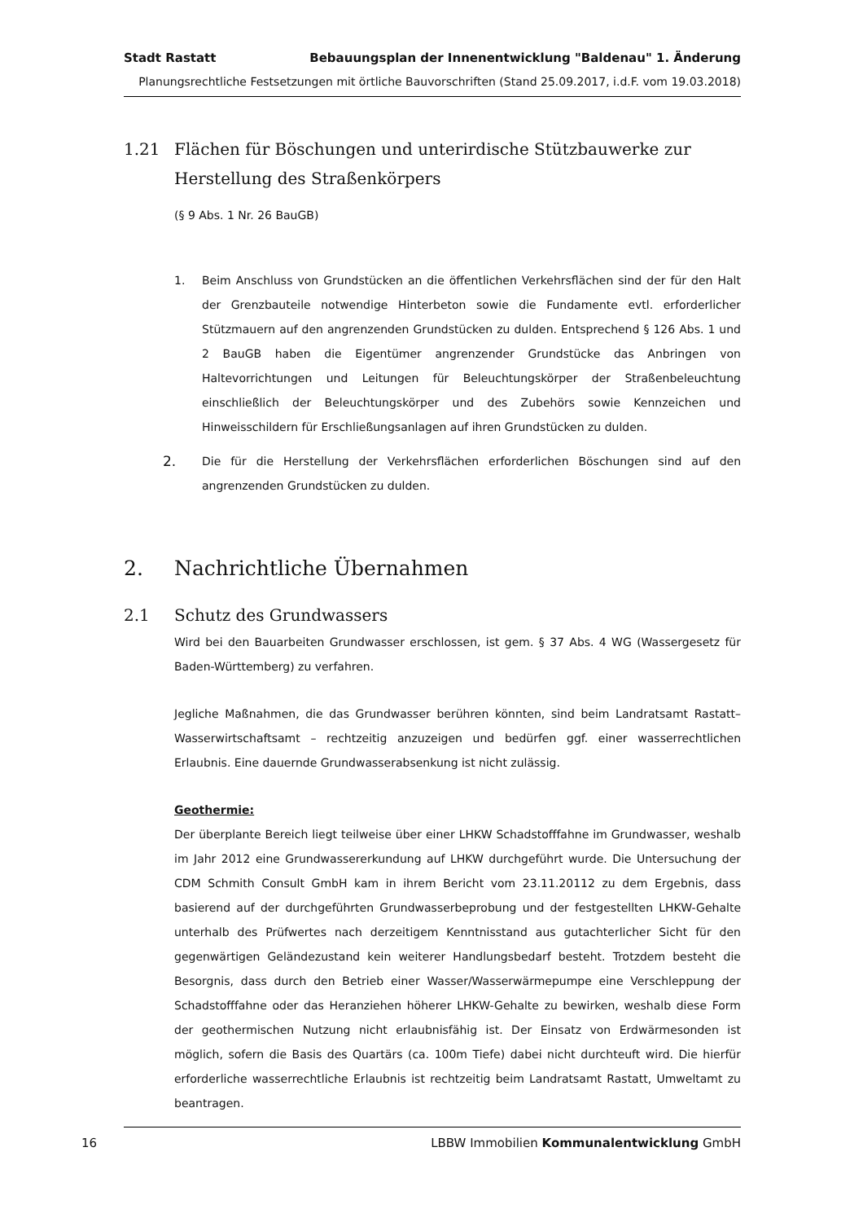Stadt Rastatt Bebauungsplan der Innenentwicklung "Baldenau" 1. Änderung
Planungsrechtliche Festsetzungen mit örtliche Bauvorschriften (Stand 25.09.2017, i.d.F. vom 19.03.2018)
1.21 Flächen für Böschungen und unterirdische Stützbauwerke zur Herstellung des Straßenkörpers
(§ 9 Abs. 1 Nr. 26 BauGB)
1. Beim Anschluss von Grundstücken an die öffentlichen Verkehrsflächen sind der für den Halt der Grenzbauteile notwendige Hinterbeton sowie die Fundamente evtl. erforderlicher Stützmauern auf den angrenzenden Grundstücken zu dulden. Entsprechend § 126 Abs. 1 und 2 BauGB haben die Eigentümer angrenzender Grundstücke das Anbringen von Haltevorrichtungen und Leitungen für Beleuchtungskörper der Straßenbeleuchtung einschließlich der Beleuchtungskörper und des Zubehörs sowie Kennzeichen und Hinweisschildern für Erschließungsanlagen auf ihren Grundstücken zu dulden.
2.
Die für die Herstellung der Verkehrsflächen erforderlichen Böschungen sind auf den angrenzenden Grundstücken zu dulden.
2. Nachrichtliche Übernahmen
2.1 Schutz des Grundwassers
Wird bei den Bauarbeiten Grundwasser erschlossen, ist gem. § 37 Abs. 4 WG (Wassergesetz für Baden-Württemberg) zu verfahren.
Jegliche Maßnahmen, die das Grundwasser berühren könnten, sind beim Landratsamt Rastatt– Wasserwirtschaftsamt – rechtzeitig anzuzeigen und bedürfen ggf. einer wasserrechtlichen Erlaubnis. Eine dauernde Grundwasserabsenkung ist nicht zulässig.
Geothermie:
Der überplante Bereich liegt teilweise über einer LHKW Schadstofffahne im Grundwasser, weshalb im Jahr 2012 eine Grundwassererkundung auf LHKW durchgeführt wurde. Die Untersuchung der CDM Schmith Consult GmbH kam in ihrem Bericht vom 23.11.20112 zu dem Ergebnis, dass basierend auf der durchgeführten Grundwasserbeprobung und der festgestellten LHKW-Gehalte unterhalb des Prüfwertes nach derzeitigem Kenntnisstand aus gutachterlicher Sicht für den gegenwärtigen Geländezustand kein weiterer Handlungsbedarf besteht. Trotzdem besteht die Besorgnis, dass durch den Betrieb einer Wasser/Wasserwärmepumpe eine Verschleppung der Schadstofffahne oder das Heranziehen höherer LHKW-Gehalte zu bewirken, weshalb diese Form der geothermischen Nutzung nicht erlaubnisfähig ist. Der Einsatz von Erdwärmesonden ist möglich, sofern die Basis des Quartärs (ca. 100m Tiefe) dabei nicht durchteuft wird. Die hierfür erforderliche wasserrechtliche Erlaubnis ist rechtzeitig beim Landratsamt Rastatt, Umweltamt zu beantragen.
16 LBBW Immobilien Kommunalentwicklung GmbH